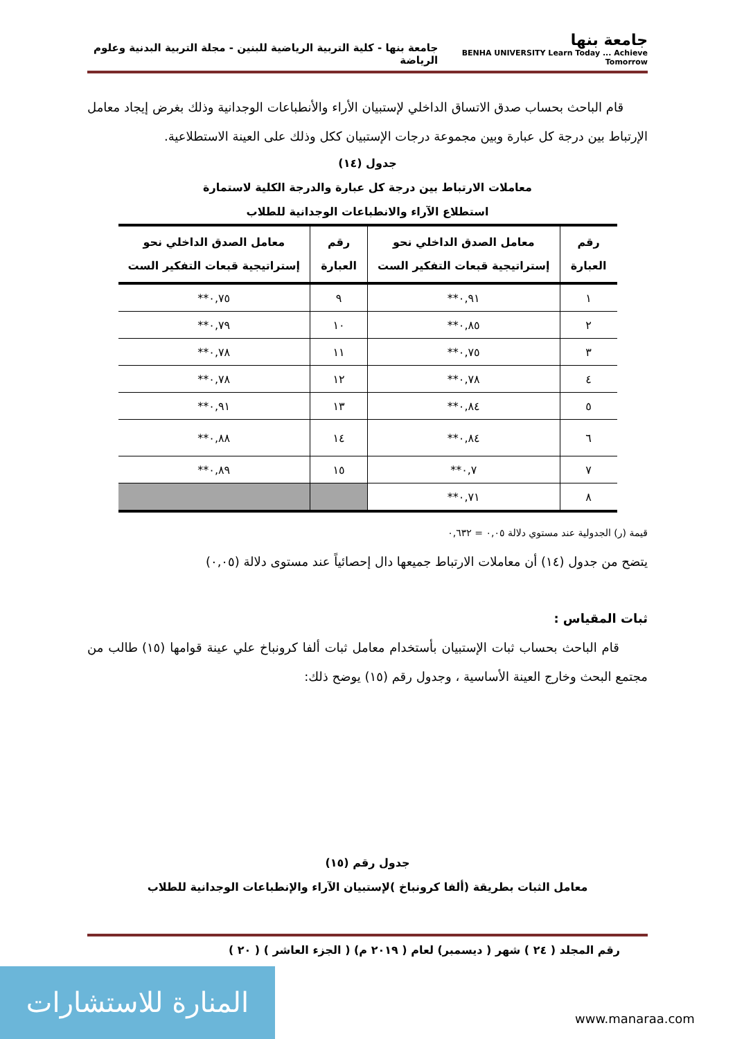جامعة بنها
BENHA UNIVERSITY Learn Today ... Achieve Tomorrow
جامعة بنها - كلية التربية الرياضية للبنين - مجلة التربية البدنية وعلوم الرياضة
قام الباحث بحساب صدق الاتساق الداخلي لإستبيان الأراء والأنطباعات الوجدانية وذلك بغرض إيجاد معامل الإرتباط بين درجة كل عبارة وبين مجموعة درجات الإستبيان ككل وذلك على العينة الاستطلاعية.
جدول (١٤)
معاملات الارتباط بين درجة كل عبارة والدرجة الكلية لاستمارة
استطلاع الآراء والانطباعات الوجدانية للطلاب
| رقم العبارة | معامل الصدق الداخلي نحو إستراتيجية قبعات التفكير الست | رقم العبارة | معامل الصدق الداخلي نحو إستراتيجية قبعات التفكير الست |
| --- | --- | --- | --- |
| ١ | ٠,٩١** | ٩ | ٠,٧٥** |
| ٢ | ٠,٨٥** | ١٠ | ٠,٧٩** |
| ٣ | ٠,٧٥** | ١١ | ٠,٧٨** |
| ٤ | ٠,٧٨** | ١٢ | ٠,٧٨** |
| ٥ | ٠,٨٤** | ١٣ | ٠,٩١** |
| ٦ | ٠,٨٤** | ١٤ | ٠,٨٨** |
| ٧ | ٠,٧** | ١٥ | ٠,٨٩** |
| ٨ | ٠,٧١** | | |
قيمة (ر) الجدولية عند مستوي دلالة ٠,٠٥ = ٠,٦٣٢
يتضح من جدول (١٤) أن معاملات الارتباط جميعها دال إحصائياً عند مستوى دلالة (٠,٠٥)
ثبات المقياس :
قام الباحث بحساب ثبات الإستبيان بأستخدام معامل ثبات ألفا كرونباخ علي عينة قوامها (١٥) طالب من مجتمع البحث وخارج العينة الأساسية ، وجدول رقم (١٥) يوضح ذلك:
جدول رقم (١٥)
معامل الثبات بطريقة (ألفا كرونباخ )لإستبيان الآراء والإنطباعات الوجدانية للطلاب
رقم المجلد ( ٢٤ ) شهر ( ديسمبر) لعام ( ٢٠١٩ م) ( الجزء العاشر ) ( ٢٠ )
المنارة للاستشارات
www.manaraa.com